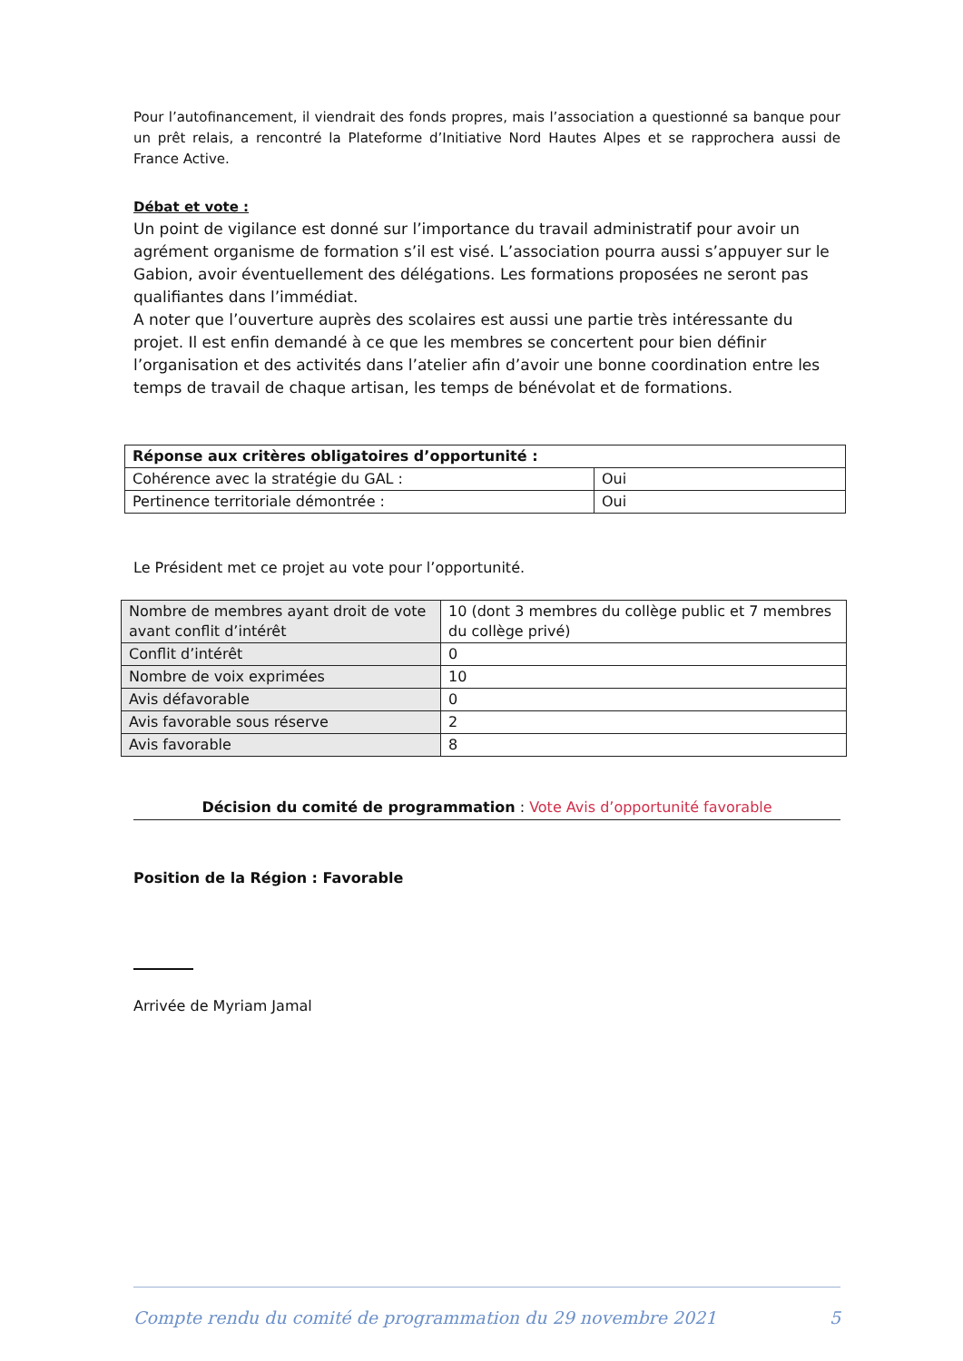Pour l’autofinancement, il viendrait des fonds propres, mais l’association a questionné sa banque pour un prêt relais, a rencontré la Plateforme d’Initiative Nord Hautes Alpes et se rapprochera aussi de France Active.
Débat et vote :
Un point de vigilance est donné sur l’importance du travail administratif pour avoir un agrément organisme de formation s’il est visé. L’association pourra aussi s’appuyer sur le Gabion, avoir éventuellement des délégations. Les formations proposées ne seront pas qualifiantes dans l’immédiat.
A noter que l’ouverture auprès des scolaires est aussi une partie très intéressante du projet. Il est enfin demandé à ce que les membres se concertent pour bien définir l’organisation et des activités dans l’atelier afin d’avoir une bonne coordination entre les temps de travail de chaque artisan, les temps de bénévolat et de formations.
| Réponse aux critères obligatoires d’opportunité : | |
| Cohérence avec la stratégie du GAL : | Oui |
| Pertinence territoriale démontrée : | Oui |
Le Président met ce projet au vote pour l’opportunité.
| Nombre de membres ayant droit de vote avant conflit d’intérêt | 10 (dont 3 membres du collège public et 7 membres du collège privé) |
| Conflit d’intérêt | 0 |
| Nombre de voix exprimées | 10 |
| Avis défavorable | 0 |
| Avis favorable sous réserve | 2 |
| Avis favorable | 8 |
Décision du comité de programmation : Vote Avis d’opportunité favorable
Position de la Région : Favorable
Arrivée de Myriam Jamal
Compte rendu du comité de programmation du 29 novembre 2021 5